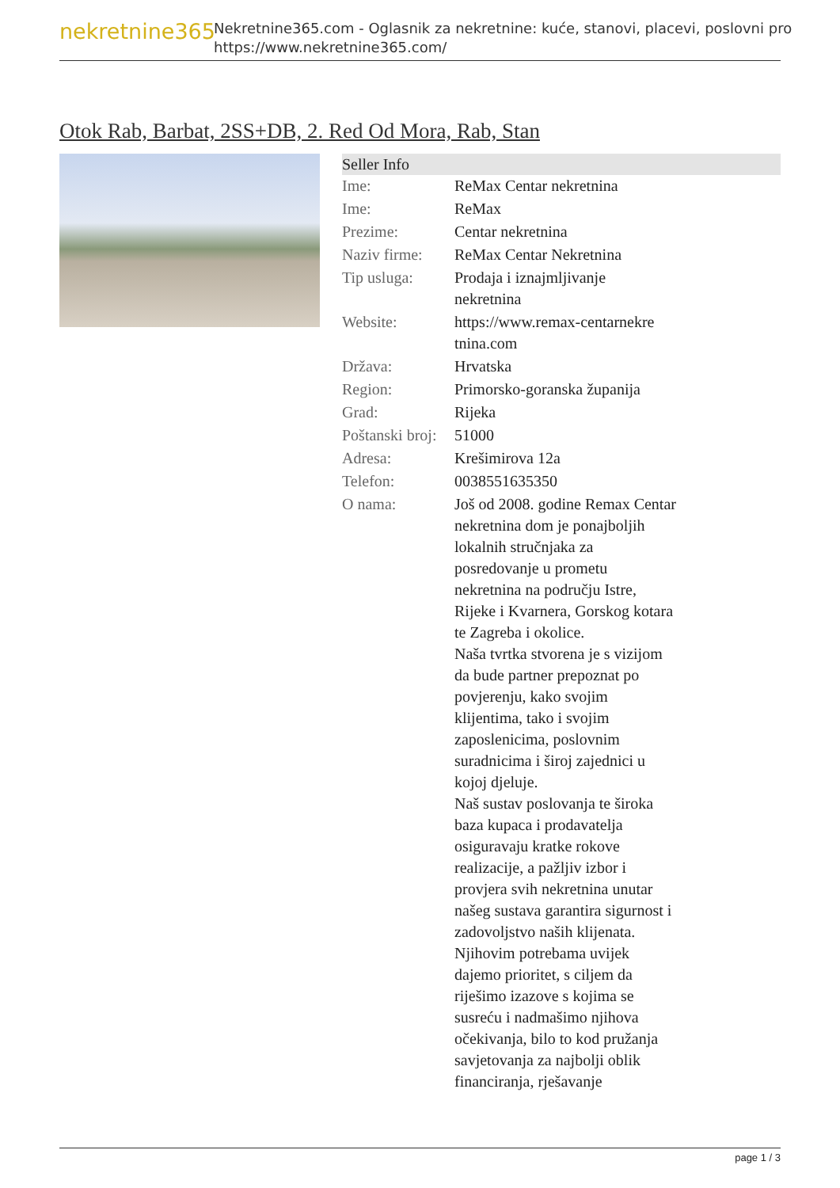nekretnine365
Nekretnine365.com - Oglasnik za nekretnine: kuće, stanovi, placevi, poslovni pro
https://www.nekretnine365.com/
Otok Rab, Barbat, 2SS+DB, 2. Red Od Mora, Rab, Stan
Seller Info
| Ime: | ReMax Centar nekretnina |
| Ime: | ReMax |
| Prezime: | Centar nekretnina |
| Naziv firme: | ReMax Centar Nekretnina |
| Tip usluga: | Prodaja i iznajmljivanje nekretnina |
| Website: | https://www.remax-centarnekre tnina.com |
| Država: | Hrvatska |
| Region: | Primorsko-goranska županija |
| Grad: | Rijeka |
| Poštanski broj: | 51000 |
| Adresa: | Krešimirova 12a |
| Telefon: | 0038551635350 |
| O nama: | Još od 2008. godine Remax Centar nekretnina dom je ponajboljih lokalnih stručnjaka za posredovanje u prometu nekretnina na području Istre, Rijeke i Kvarnera, Gorskog kotara te Zagreba i okolice. Naša tvrtka stvorena je s vizijom da bude partner prepoznat po povjerenju, kako svojim klijentima, tako i svojim zaposlenicima, poslovnim suradnicima i široj zajednici u kojoj djeluje. Naš sustav poslovanja te široka baza kupaca i prodavatelja osiguravaju kratke rokove realizacije, a pažljiv izbor i provjera svih nekretnina unutar našeg sustava garantira sigurnost i zadovoljstvo naših klijenata. Njihovim potrebama uvijek dajemo prioritet, s ciljem da riješimo izazove s kojima se susreću i nadmašimo njihova očekivanja, bilo to kod pružanja savjetovanja za najbolji oblik financiranja, rješavanje |
page 1 / 3